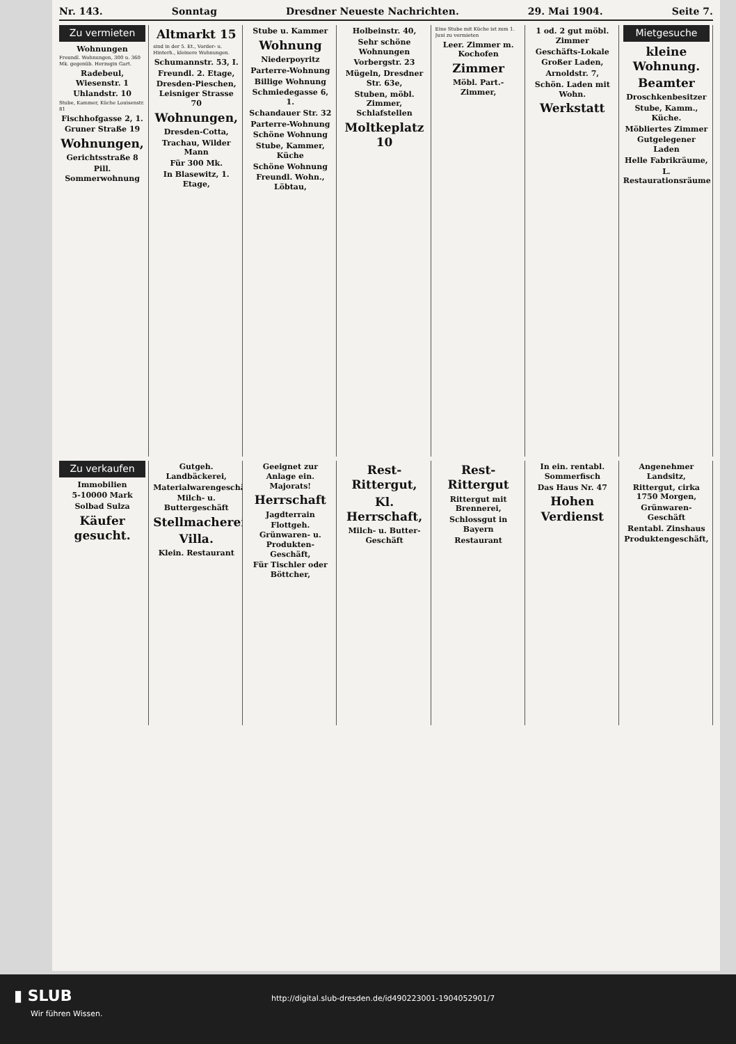Nr. 143. Sonntag Dresdner Neueste Nachrichten. 29. Mai 1904. Seite 7.
Zu vermieten
Wohnungen
Freundl. Wohnungen, 300 u. 360 Mk. gegenüb. Herzogin Gart.
Radebeul, Wiesenstr. 1
Uhlandstr. 10
Stube, Kammer, Küche Louisenstr. 81
Fischhofgasse 2, 1.
Gruner Straße 19
Wohnungen,
Gerichtsstraße 8
Pill. Sommerwohnung
Altmarkt 15
sind in der 5. Et., Vorder- u. Hinterh., kleinere Wohnungen.
Schumannstr. 53, I.
Freundl. 2. Etage,
Dresden-Pieschen, Leisniger Strasse 70
Wohnungen,
Dresden-Cotta,
Trachau, Wilder Mann
Für 300 Mk.
In Blasewitz, 1. Etage,
Stube u. Kammer
Wohnung
Niederpoyritz
Parterre-Wohnung
Billige Wohnung
Schmiedegasse 6, 1.
Schandauer Str. 32
Parterre-Wohnung
Schöne Wohnung
Stube, Kammer, Küche
Schöne Wohnung
Freundl. Wohn., Löbtau,
Holbeinstr. 40,
Sehr schöne Wohnungen
Vorbergstr. 23
Mügeln, Dresdner Str. 63e,
Stuben, möbl. Zimmer, Schlafstellen
Moltkeplatz 10
Eine Stube mit Küche ist zum 1. Juni zu vermieten
Leer. Zimmer m. Kochofen
Zimmer
Möbl. Part.-Zimmer,
1 od. 2 gut möbl. Zimmer
Geschäfts-Lokale
Großer Laden,
Arnoldstr. 7,
Schön. Laden mit Wohn.
Werkstatt
Mietgesuche
kleine Wohnung.
Beamter
Droschkenbesitzer
Stube, Kamm., Küche.
Möbliertes Zimmer
Gutgelegener Laden
Helle Fabrikräume,
L. Restaurationsräume
Zu verkaufen
Immobilien
5-10000 Mark
Solbad Sulza
Käufer gesucht.
Gutgeh. Landbäckerei,
Materialwarengeschäft
Milch- u. Buttergeschäft
Stellmacherei
Villa.
Klein. Restaurant
Geeignet zur Anlage ein. Majorats!
Herrschaft
Jagdterrain
Flottgeh. Grünwaren- u. Produkten-Geschäft,
Für Tischler oder Böttcher,
Rest-Rittergut,
Kl. Herrschaft,
Milch- u. Butter-Geschäft
Rest-Rittergut
Rittergut mit Brennerei,
Schlossgut in Bayern
Restaurant
In ein. rentabl. Sommerfisch
Das Haus Nr. 47
Hohen Verdienst
Angenehmer Landsitz,
Rittergut, cirka 1750 Morgen,
Grünwaren-Geschäft
Rentabl. Zinshaus
Produktengeschäft,
▮ SLUB
Wir führen Wissen.
http://digital.slub-dresden.de/id490223001-1904052901/7